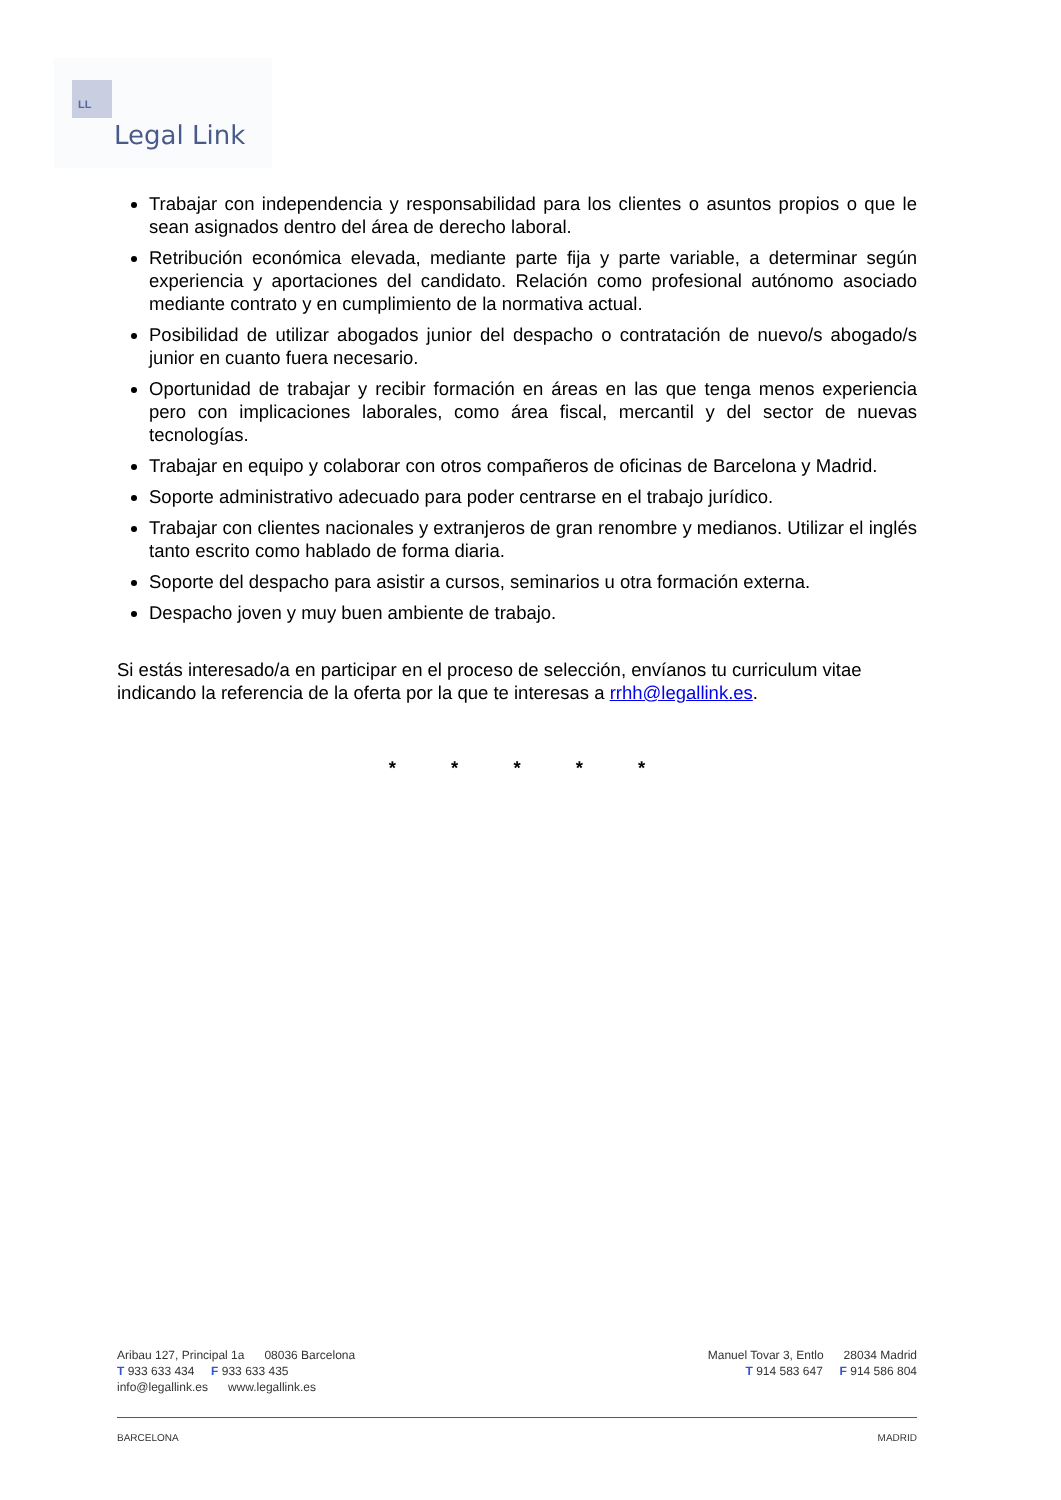LL
Legal Link
Trabajar con independencia y responsabilidad para los clientes o asuntos propios o que le sean asignados dentro del área de derecho laboral.
Retribución económica elevada, mediante parte fija y parte variable, a determinar según experiencia y aportaciones del candidato. Relación como profesional autónomo asociado mediante contrato y en cumplimiento de la normativa actual.
Posibilidad de utilizar abogados junior del despacho o contratación de nuevo/s abogado/s junior en cuanto fuera necesario.
Oportunidad de trabajar y recibir formación en áreas en las que tenga menos experiencia pero con implicaciones laborales, como área fiscal, mercantil y del sector de nuevas tecnologías.
Trabajar en equipo y colaborar con otros compañeros de oficinas de Barcelona y Madrid.
Soporte administrativo adecuado para poder centrarse en el trabajo jurídico.
Trabajar con clientes nacionales y extranjeros de gran renombre y medianos. Utilizar el inglés tanto escrito como hablado de forma diaria.
Soporte del despacho para asistir a cursos, seminarios u otra formación externa.
Despacho joven y muy buen ambiente de trabajo.
Si estás interesado/a en participar en el proceso de selección, envíanos tu curriculum vitae indicando la referencia de la oferta por la que te interesas a rrhh@legallink.es.
* * * * *
Aribau 127, Principal 1a 08036 Barcelona
T 933 633 434 F 933 633 435
info@legallink.es www.legallink.es
Manuel Tovar 3, Entlo 28034 Madrid
T 914 583 647 F 914 586 804
BARCELONA MADRID